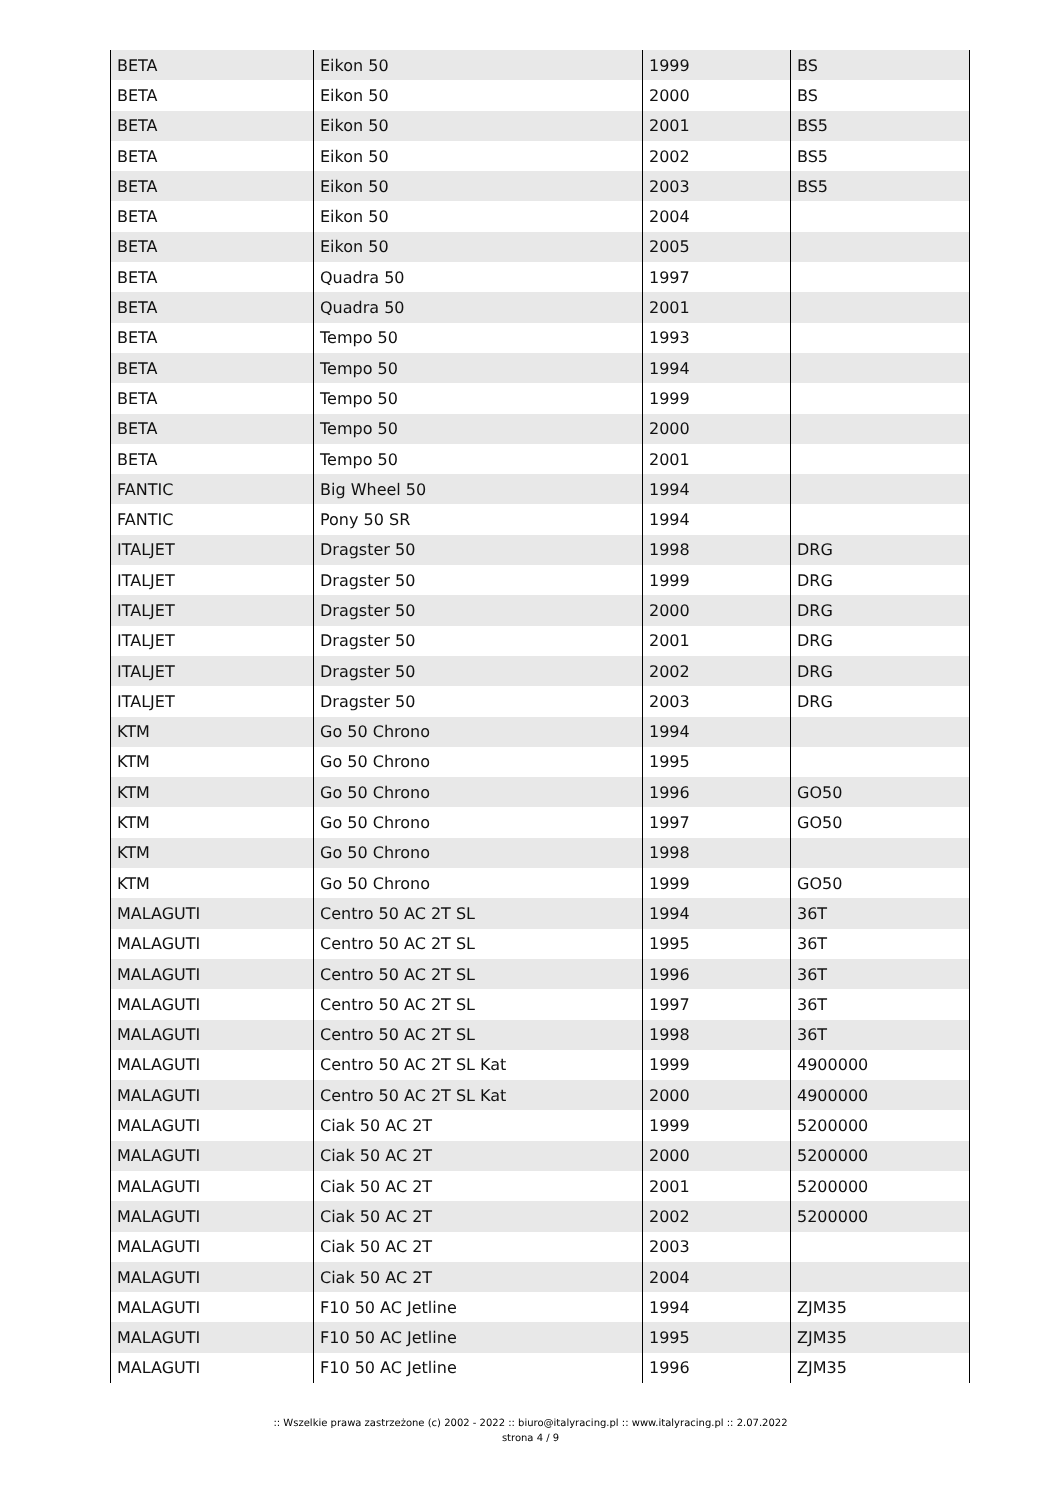| BETA | Eikon 50 | 1999 | BS |
| BETA | Eikon 50 | 2000 | BS |
| BETA | Eikon 50 | 2001 | BS5 |
| BETA | Eikon 50 | 2002 | BS5 |
| BETA | Eikon 50 | 2003 | BS5 |
| BETA | Eikon 50 | 2004 | |
| BETA | Eikon 50 | 2005 | |
| BETA | Quadra 50 | 1997 | |
| BETA | Quadra 50 | 2001 | |
| BETA | Tempo 50 | 1993 | |
| BETA | Tempo 50 | 1994 | |
| BETA | Tempo 50 | 1999 | |
| BETA | Tempo 50 | 2000 | |
| BETA | Tempo 50 | 2001 | |
| FANTIC | Big Wheel 50 | 1994 | |
| FANTIC | Pony 50 SR | 1994 | |
| ITALJET | Dragster 50 | 1998 | DRG |
| ITALJET | Dragster 50 | 1999 | DRG |
| ITALJET | Dragster 50 | 2000 | DRG |
| ITALJET | Dragster 50 | 2001 | DRG |
| ITALJET | Dragster 50 | 2002 | DRG |
| ITALJET | Dragster 50 | 2003 | DRG |
| KTM | Go 50 Chrono | 1994 | |
| KTM | Go 50 Chrono | 1995 | |
| KTM | Go 50 Chrono | 1996 | GO50 |
| KTM | Go 50 Chrono | 1997 | GO50 |
| KTM | Go 50 Chrono | 1998 | |
| KTM | Go 50 Chrono | 1999 | GO50 |
| MALAGUTI | Centro 50 AC 2T SL | 1994 | 36T |
| MALAGUTI | Centro 50 AC 2T SL | 1995 | 36T |
| MALAGUTI | Centro 50 AC 2T SL | 1996 | 36T |
| MALAGUTI | Centro 50 AC 2T SL | 1997 | 36T |
| MALAGUTI | Centro 50 AC 2T SL | 1998 | 36T |
| MALAGUTI | Centro 50 AC 2T SL Kat | 1999 | 4900000 |
| MALAGUTI | Centro 50 AC 2T SL Kat | 2000 | 4900000 |
| MALAGUTI | Ciak 50 AC 2T | 1999 | 5200000 |
| MALAGUTI | Ciak 50 AC 2T | 2000 | 5200000 |
| MALAGUTI | Ciak 50 AC 2T | 2001 | 5200000 |
| MALAGUTI | Ciak 50 AC 2T | 2002 | 5200000 |
| MALAGUTI | Ciak 50 AC 2T | 2003 | |
| MALAGUTI | Ciak 50 AC 2T | 2004 | |
| MALAGUTI | F10 50 AC Jetline | 1994 | ZJM35 |
| MALAGUTI | F10 50 AC Jetline | 1995 | ZJM35 |
| MALAGUTI | F10 50 AC Jetline | 1996 | ZJM35 |
:: Wszelkie prawa zastrzeżone (c) 2002 - 2022 :: biuro@italyracing.pl :: www.italyracing.pl :: 2.07.2022
strona 4 / 9